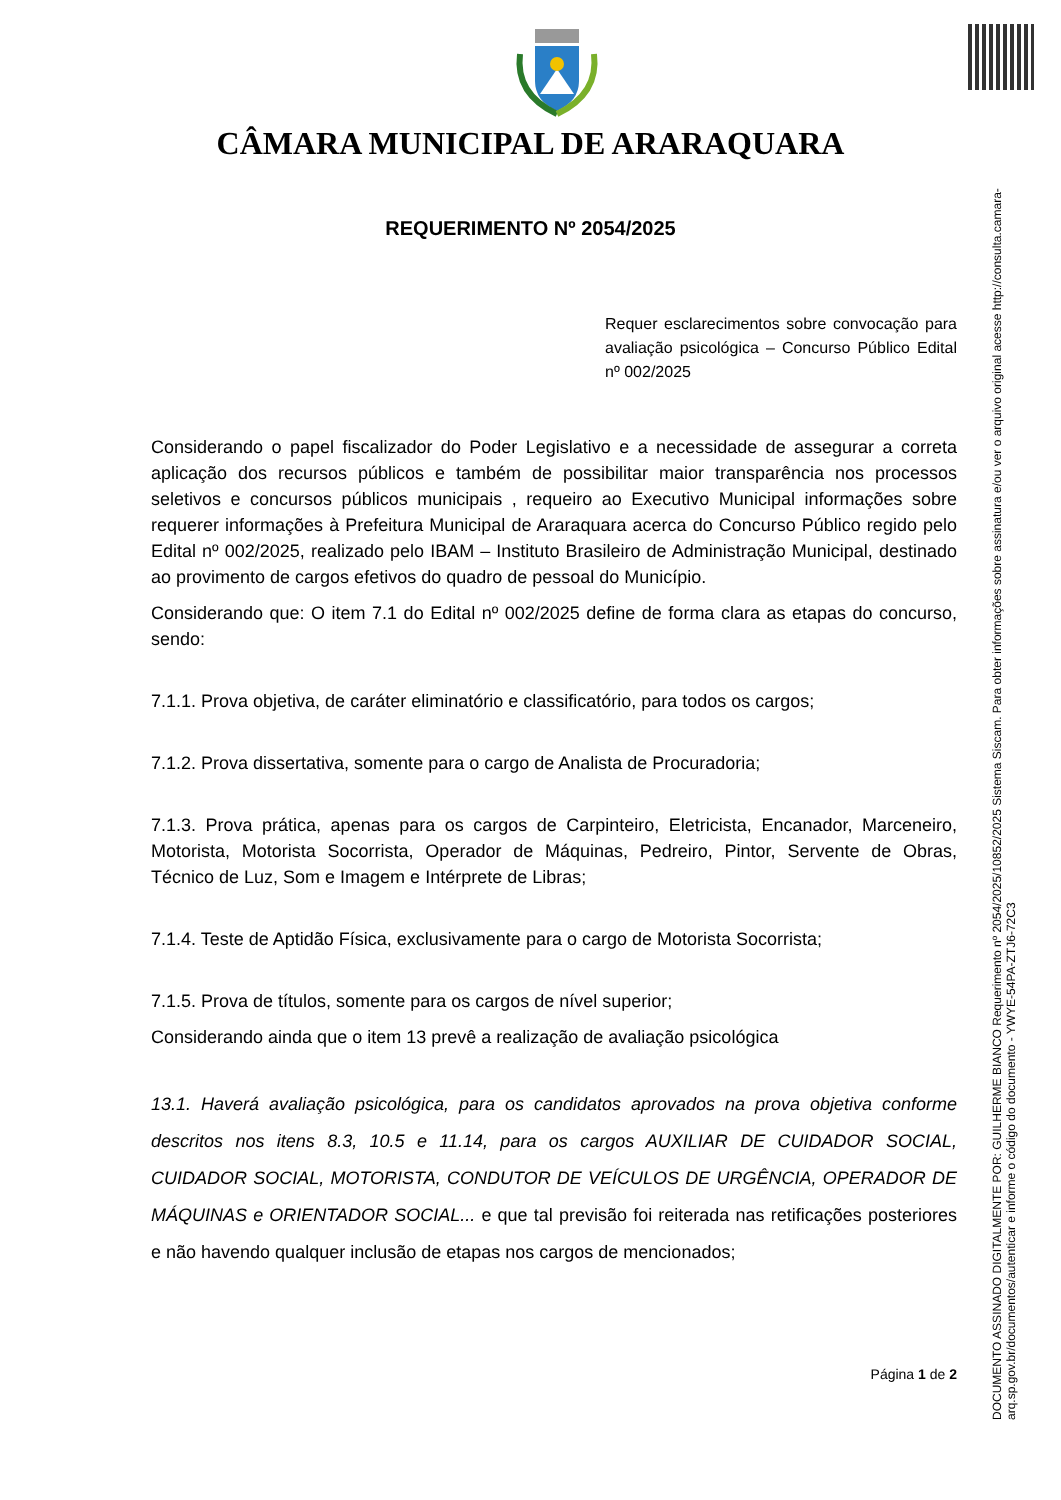DOCUMENTO ASSINADO DIGITALMENTE POR: GUILHERME BIANCO Requerimento nº 2054/2025/10852/2025 Sistema Siscam. Para obter informações sobre assinatura e/ou ver o arquivo original acesse http://consulta.camara-arq.sp.gov.br/documentos/autenticar e informe o código do documento - YWYE-54PA-ZTJ6-72C3
CÂMARA MUNICIPAL DE ARARAQUARA
REQUERIMENTO Nº 2054/2025
Requer esclarecimentos sobre convocação para avaliação psicológica – Concurso Público Edital nº 002/2025
Considerando o papel fiscalizador do Poder Legislativo e a necessidade de assegurar a correta aplicação dos recursos públicos e também de possibilitar maior transparência nos processos seletivos e concursos públicos municipais , requeiro ao Executivo Municipal informações sobre requerer informações à Prefeitura Municipal de Araraquara acerca do Concurso Público regido pelo Edital nº 002/2025, realizado pelo IBAM – Instituto Brasileiro de Administração Municipal, destinado ao provimento de cargos efetivos do quadro de pessoal do Município.
Considerando que: O item 7.1 do Edital nº 002/2025 define de forma clara as etapas do concurso, sendo:
7.1.1. Prova objetiva, de caráter eliminatório e classificatório, para todos os cargos;
7.1.2. Prova dissertativa, somente para o cargo de Analista de Procuradoria;
7.1.3. Prova prática, apenas para os cargos de Carpinteiro, Eletricista, Encanador, Marceneiro, Motorista, Motorista Socorrista, Operador de Máquinas, Pedreiro, Pintor, Servente de Obras, Técnico de Luz, Som e Imagem e Intérprete de Libras;
7.1.4. Teste de Aptidão Física, exclusivamente para o cargo de Motorista Socorrista;
7.1.5. Prova de títulos, somente para os cargos de nível superior;
Considerando ainda que o item 13 prevê a realização de avaliação psicológica
13.1. Haverá avaliação psicológica, para os candidatos aprovados na prova objetiva conforme descritos nos itens 8.3, 10.5 e 11.14, para os cargos AUXILIAR DE CUIDADOR SOCIAL, CUIDADOR SOCIAL, MOTORISTA, CONDUTOR DE VEÍCULOS DE URGÊNCIA, OPERADOR DE MÁQUINAS e ORIENTADOR SOCIAL... e que tal previsão foi reiterada nas retificações posteriores e não havendo qualquer inclusão de etapas nos cargos de mencionados;
Página 1 de 2